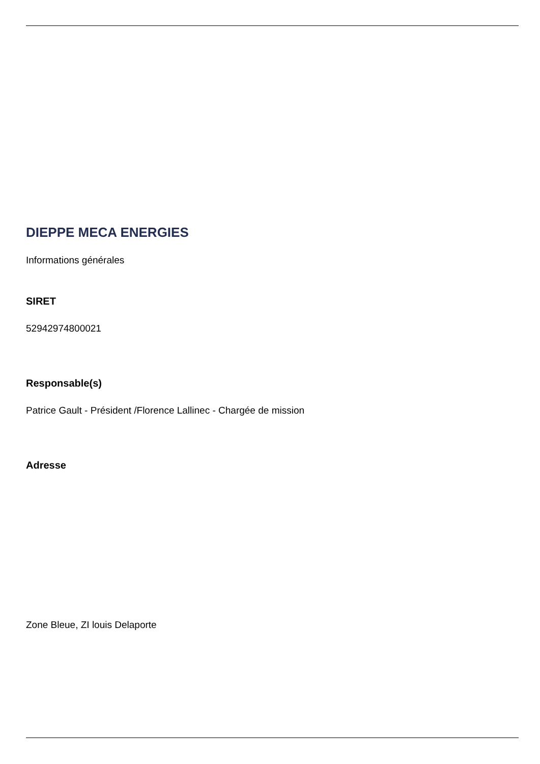DIEPPE MECA ENERGIES
Informations générales
SIRET
52942974800021
Responsable(s)
Patrice Gault - Président /Florence Lallinec - Chargée de mission
Adresse
Zone Bleue, ZI louis Delaporte